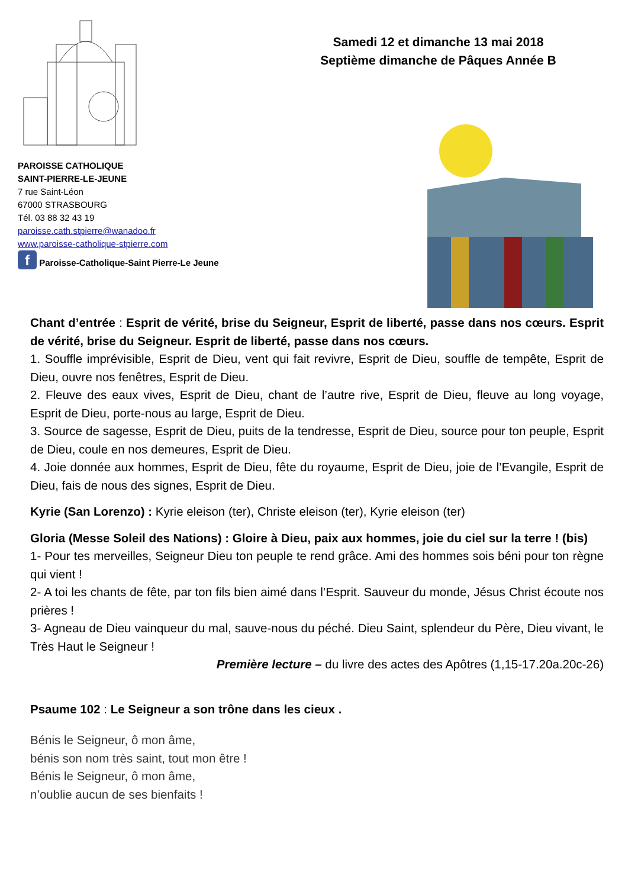PAROISSE CATHOLIQUE
SAINT-PIERRE-LE-JEUNE
7 rue Saint-Léon
67000 STRASBOURG
Tél. 03 88 32 43 19
paroisse.cath.stpierre@wanadoo.fr
www.paroisse-catholique-stpierre.com
f Paroisse-Catholique-Saint Pierre-Le Jeune
Samedi 12 et dimanche 13 mai 2018
Septième dimanche de Pâques Année B
Chant d’entrée : Esprit de vérité, brise du Seigneur, Esprit de liberté, passe dans nos cœurs. Esprit de vérité, brise du Seigneur. Esprit de liberté, passe dans nos cœurs.
1. Souffle imprévisible, Esprit de Dieu, vent qui fait revivre, Esprit de Dieu, souffle de tempête, Esprit de Dieu, ouvre nos fenêtres, Esprit de Dieu.
2. Fleuve des eaux vives, Esprit de Dieu, chant de l’autre rive, Esprit de Dieu, fleuve au long voyage, Esprit de Dieu, porte-nous au large, Esprit de Dieu.
3. Source de sagesse, Esprit de Dieu, puits de la tendresse, Esprit de Dieu, source pour ton peuple, Esprit de Dieu, coule en nos demeures, Esprit de Dieu.
4. Joie donnée aux hommes, Esprit de Dieu, fête du royaume, Esprit de Dieu, joie de l’Evangile, Esprit de Dieu, fais de nous des signes, Esprit de Dieu.
Kyrie (San Lorenzo) : Kyrie eleison (ter), Christe eleison (ter), Kyrie eleison (ter)
Gloria (Messe Soleil des Nations) : Gloire à Dieu, paix aux hommes, joie du ciel sur la terre ! (bis)
1- Pour tes merveilles, Seigneur Dieu ton peuple te rend grâce. Ami des hommes sois béni pour ton règne qui vient !
2- A toi les chants de fête, par ton fils bien aimé dans l’Esprit. Sauveur du monde, Jésus Christ écoute nos prières !
3- Agneau de Dieu vainqueur du mal, sauve-nous du péché. Dieu Saint, splendeur du Père, Dieu vivant, le Très Haut le Seigneur !
Première lecture – du livre des actes des Apôtres (1,15-17.20a.20c-26)
Psaume 102 : Le Seigneur a son trône dans les cieux .
Bénis le Seigneur, ô mon âme,
bénis son nom très saint, tout mon être !
Bénis le Seigneur, ô mon âme,
n’oublie aucun de ses bienfaits !